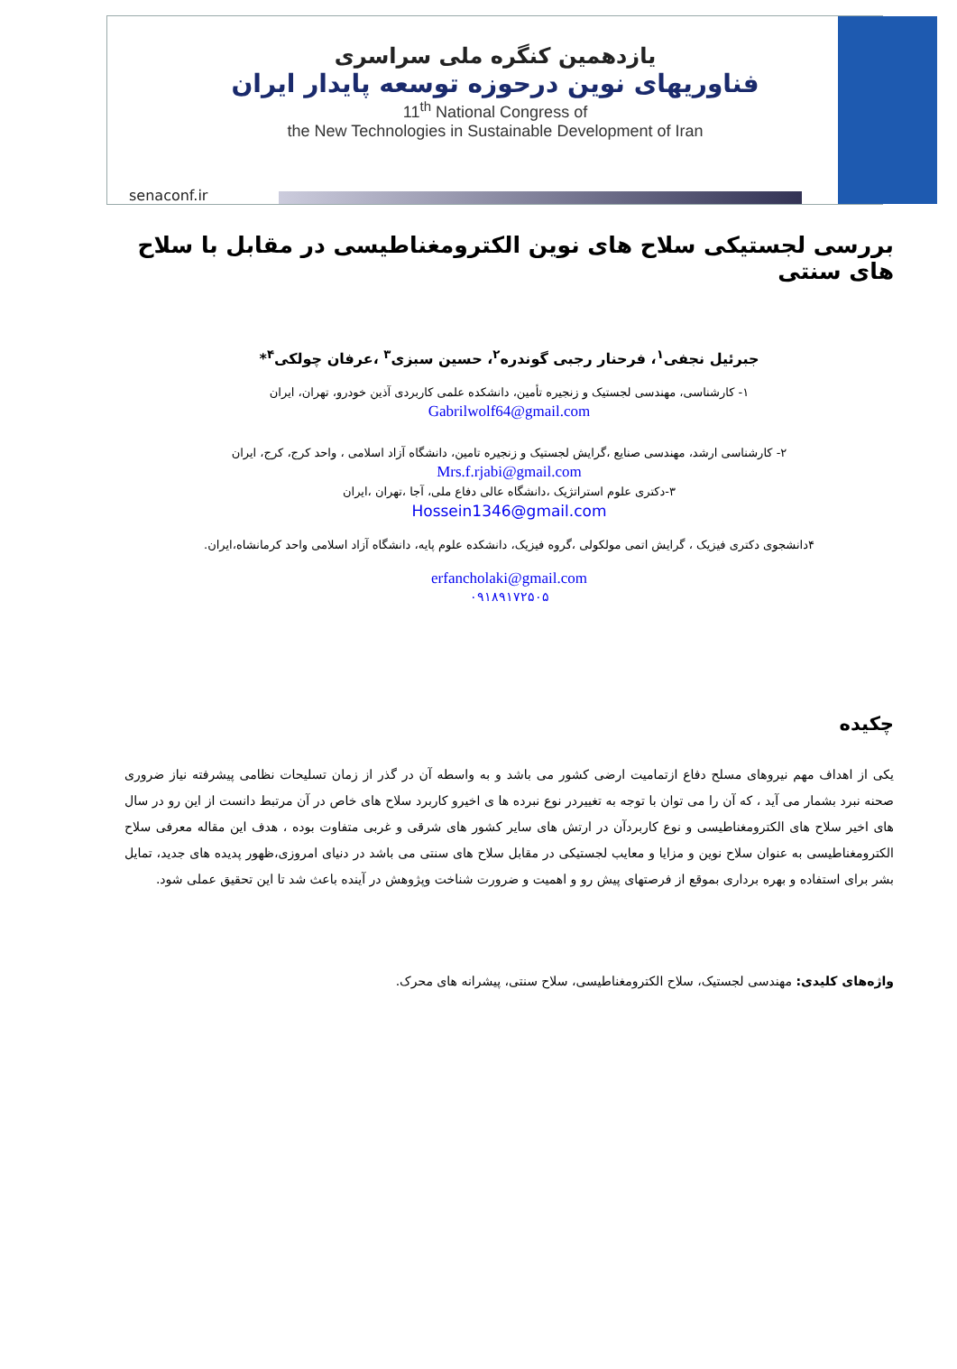یازدهمین کنگره ملی سراسری
فناوریهای نوین درحوزه توسعه پایدار ایران
11<sup>th</sup> National Congress of
the New Technologies in Sustainable Development of Iran
senaconf.ir
بررسی لجستیکی سلاح های نوین الکترومغناطیسی در مقابل با سلاح های سنتی
جبرئیل نجفی<sup>۱</sup>، فرحنار رجبی گوندره<sup>۲</sup>، حسین سبزی<sup>۳</sup> ،عرفان چولکی<sup>۴</sup>*
۱- کارشناسی، مهندسی لجستیک و زنجیره تأمین، دانشکده علمی کاربردی آذین خودرو، تهران، ایران
Gabrilwolf64@gmail.com
۲- کارشناسی ارشد، مهندسی صنایع ،گرایش لجستیک و زنجیره تامین، دانشگاه آزاد اسلامی ، واحد کرج، کرج، ایران
Mrs.f.rjabi@gmail.com
۳-دکتری علوم استراتژیک ،دانشگاه عالی دفاع ملی، آجا ،تهران ،ایران
Hossein1346@gmail.com
۴دانشجوی دکتری فیزیک ، گرایش اتمی مولکولی ،گروه فیزیک، دانشکده علوم پایه، دانشگاه آزاد اسلامی واحد کرمانشاه،ایران.
erfancholaki@gmail.com
۰۹۱۸۹۱۷۲۵۰۵
چکیده
یکی از اهداف مهم نیروهای مسلح دفاع ازتمامیت ارضی کشور می باشد و به واسطه آن در گذر از زمان تسلیحات نظامی پیشرفته نیاز ضروری صحنه نبرد بشمار می آید ، که آن را می توان با توجه به تغییردر نوع نبرده ها ی اخیرو کاربرد سلاح های خاص در آن مرتبط دانست از این رو در سال های اخیر سلاح های الکترومغناطیسی و نوع کاربردآن در ارتش های سایر کشور های شرقی و غربی متفاوت بوده ، هدف این مقاله معرفی سلاح الکترومغناطیسی به عنوان سلاح نوین و مزایا و معایب لجستیکی در مقابل سلاح های سنتی می باشد در دنیای امروزی،ظهور پدیده های جدید، تمایل بشر برای استفاده و بهره برداری بموقع از فرصتهای پیش رو و اهمیت و ضرورت شناخت وپژوهش در آینده باعث شد تا این تحقیق عملی شود.
واژه‌های کلیدی: مهندسی لجستیک، سلاح الکترومغناطیسی، سلاح سنتی، پیشرانه های محرک.